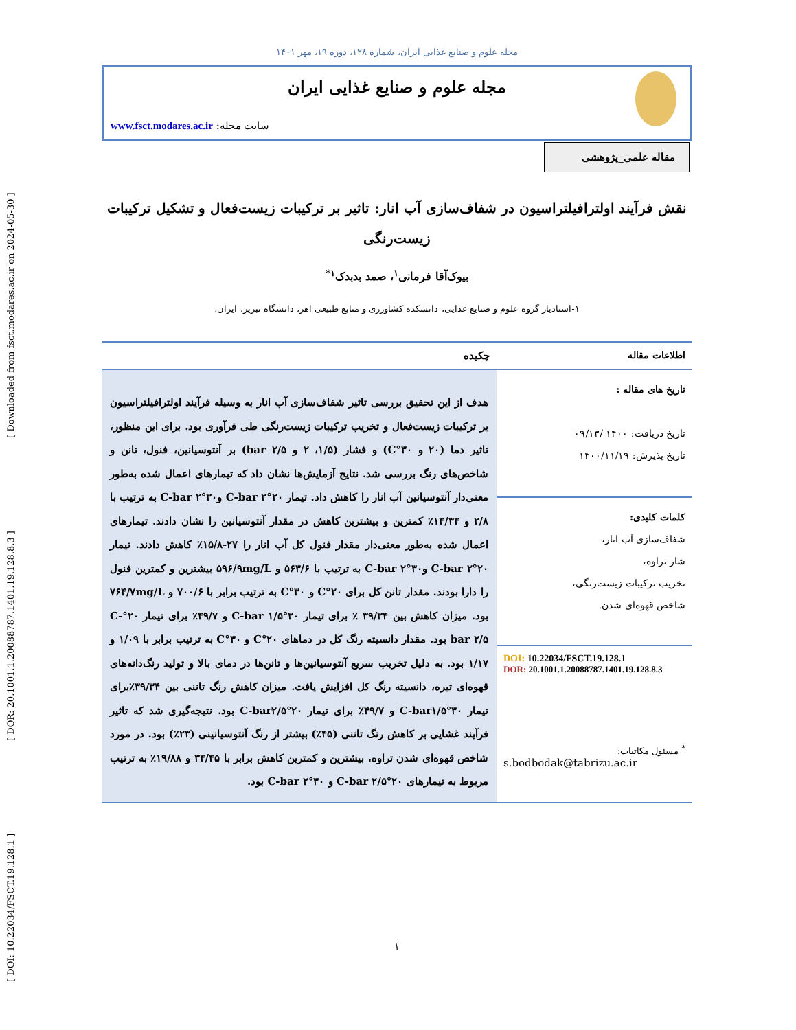[ DOI: 10.22034/FSCT.19.128.1 ] [ DOR: 20.1001.1.20088787.1401.19.128.8.3 ] [ Downloaded from fsct.modares.ac.ir on 2024-05-30 ]
مجله علوم و صنایع غذایی ایران، شماره ۱۲۸، دوره ۱۹، مهر ۱۴۰۱
مجله علوم و صنایع غذایی ایران
سایت مجله: www.fsct.modares.ac.ir
مقاله علمی_پژوهشی
نقش فرآیند اولترافیلتراسیون در شفاف‌سازی آب انار: تاثیر بر ترکیبات زیست‌فعال و تشکیل ترکیبات زیست‌رنگی
بیوک‌آقا فرمانی<sup>۱</sup>، صمد بدبدک<sup>۱*</sup>
۱-استادیار گروه علوم و صنایع غذایی، دانشکده کشاورزی و منابع طبیعی اهر، دانشگاه تبریز، ایران.
اطلاعات مقاله
تاریخ های مقاله :
تاریخ دریافت: ۱۴۰۰ /۰۹/۱۳
تاریخ پذیرش: ۱۴۰۰/۱۱/۱۹
کلمات کلیدی:
شفاف‌سازی آب انار،
شار تراوه،
تخریب ترکیبات زیست‌رنگی،
شاخص قهوه‌ای شدن.
DOI: 10.22034/FSCT.19.128.1
DOR: 20.1001.1.20088787.1401.19.128.8.3
<sup>*</sup> مسئول مکاتبات:
s.bodbodak@tabrizu.ac.ir
چکیده
هدف از این تحقیق بررسی تاثیر شفاف‌سازی آب انار به وسیله فرآیند اولترافیلتراسیون بر ترکیبات زیست‌فعال و تخریب ترکیبات زیست‌رنگی طی فرآوری بود. برای این منظور، تاثیر دما (۲۰ و ۳۰°C) و فشار (۱/۵، ۲ و ۲/۵ bar) بر آنتوسیانین، فنول، تانن و شاخص‌های رنگ بررسی شد. نتایج آزمایش‌ها نشان داد که تیمارهای اعمال شده به‌طور معنی‌دار آنتوسیانین آب انار را کاهش داد. تیمار ۲۰°C-bar ۲ و۳۰°C-bar ۲ به ترتیب با ۲/۸ و ۱۴/۳۴٪ کمترین و بیشترین کاهش در مقدار آنتوسیانین را نشان دادند. تیمارهای اعمال شده به‌طور معنی‌دار مقدار فنول کل آب انار را ۲۷-۱۵/۸٪ کاهش دادند. تیمار ۲۰°C-bar ۲ و۳۰°C-bar ۲ به ترتیب با ۵۶۳/۶ و ۵۹۶/۹mg/L بیشترین و کمترین فنول را دارا بودند. مقدار تانن کل برای ۲۰°C و ۳۰°C به ترتیب برابر با ۷۰۰/۶ و ۷۶۴/۷mg/L بود. میزان کاهش بین ۳۹/۳۴ ٪ برای تیمار ۳۰°C-bar ۱/۵ و ۴۹/۷٪ برای تیمار ۲۰°C-bar ۲/۵ بود. مقدار دانسیته رنگ کل در دماهای ۲۰°C و ۳۰°C به ترتیب برابر با ۱/۰۹ و ۱/۱۷ بود. به دلیل تخریب سریع آنتوسیانین‌ها و تانن‌ها در دمای بالا و تولید رنگ‌دانه‌های قهوه‌ای تیره، دانسیته رنگ کل افزایش یافت. میزان کاهش رنگ تاننی بین ۳۹/۳۴٪برای تیمار ۳۰°C-bar۱/۵ و ۴۹/۷٪ برای تیمار ۲۰°C-bar۲/۵ بود. نتیجه‌گیری شد که تاثیر فرآیند غشایی بر کاهش رنگ تاننی (۴۵٪) بیشتر از رنگ آنتوسیانینی (۲۳٪) بود. در مورد شاخص قهوه‌ای شدن تراوه، بیشترین و کمترین کاهش برابر با ۳۴/۴۵ و ۱۹/۸۸٪ به ترتیب مربوط به تیمارهای ۲۰°C-bar ۲/۵ و ۳۰°C-bar ۲ بود.
۱